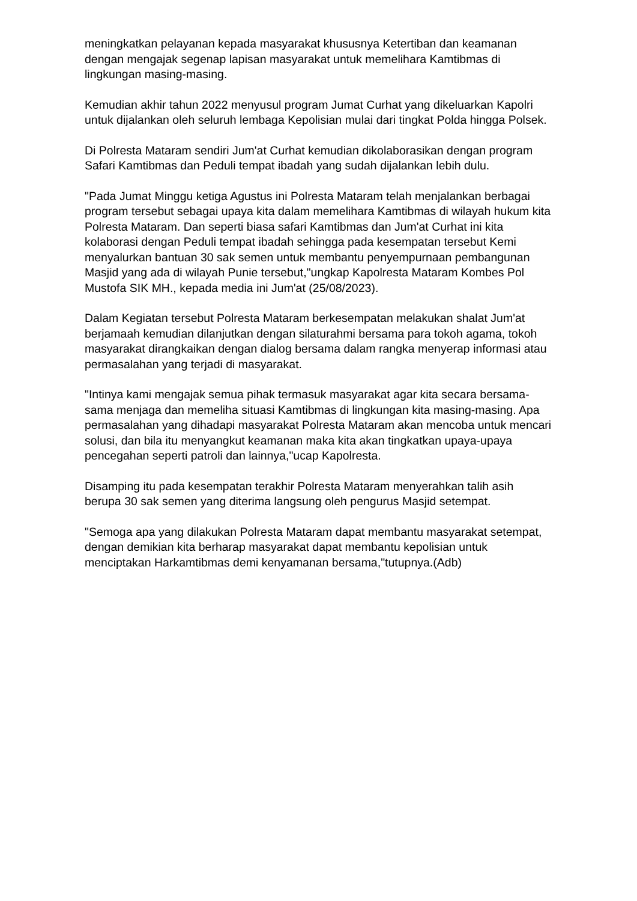meningkatkan pelayanan kepada masyarakat khususnya Ketertiban dan keamanan dengan mengajak segenap lapisan masyarakat untuk memelihara Kamtibmas di lingkungan masing-masing.
Kemudian akhir tahun 2022 menyusul program Jumat Curhat yang dikeluarkan Kapolri untuk dijalankan oleh seluruh lembaga Kepolisian mulai dari tingkat Polda hingga Polsek.
Di Polresta Mataram sendiri Jum'at Curhat kemudian dikolaborasikan dengan program Safari Kamtibmas dan Peduli tempat ibadah yang sudah dijalankan lebih dulu.
"Pada Jumat Minggu ketiga Agustus ini Polresta Mataram telah menjalankan berbagai program tersebut sebagai upaya kita dalam memelihara Kamtibmas di wilayah hukum kita Polresta Mataram. Dan seperti biasa safari Kamtibmas dan Jum'at Curhat ini kita kolaborasi dengan Peduli tempat ibadah sehingga pada kesempatan tersebut Kemi menyalurkan bantuan 30 sak semen untuk membantu penyempurnaan pembangunan Masjid yang ada di wilayah Punie tersebut,"ungkap Kapolresta Mataram Kombes Pol Mustofa SIK MH., kepada media ini Jum'at (25/08/2023).
Dalam Kegiatan tersebut Polresta Mataram berkesempatan melakukan shalat Jum'at berjamaah kemudian dilanjutkan dengan silaturahmi bersama para tokoh agama, tokoh masyarakat dirangkaikan dengan dialog bersama dalam rangka menyerap informasi atau permasalahan yang terjadi di masyarakat.
"Intinya kami mengajak semua pihak termasuk masyarakat agar kita secara bersama-sama menjaga dan memeliha situasi Kamtibmas di lingkungan kita masing-masing. Apa permasalahan yang dihadapi masyarakat Polresta Mataram akan mencoba untuk mencari solusi, dan bila itu menyangkut keamanan maka kita akan tingkatkan upaya-upaya pencegahan seperti patroli dan lainnya,"ucap Kapolresta.
Disamping itu pada kesempatan terakhir Polresta Mataram menyerahkan talih asih berupa 30 sak semen yang diterima langsung oleh pengurus Masjid setempat.
"Semoga apa yang dilakukan Polresta Mataram dapat membantu masyarakat setempat, dengan demikian kita berharap masyarakat dapat membantu kepolisian untuk menciptakan Harkamtibmas demi kenyamanan bersama,"tutupnya.(Adb)